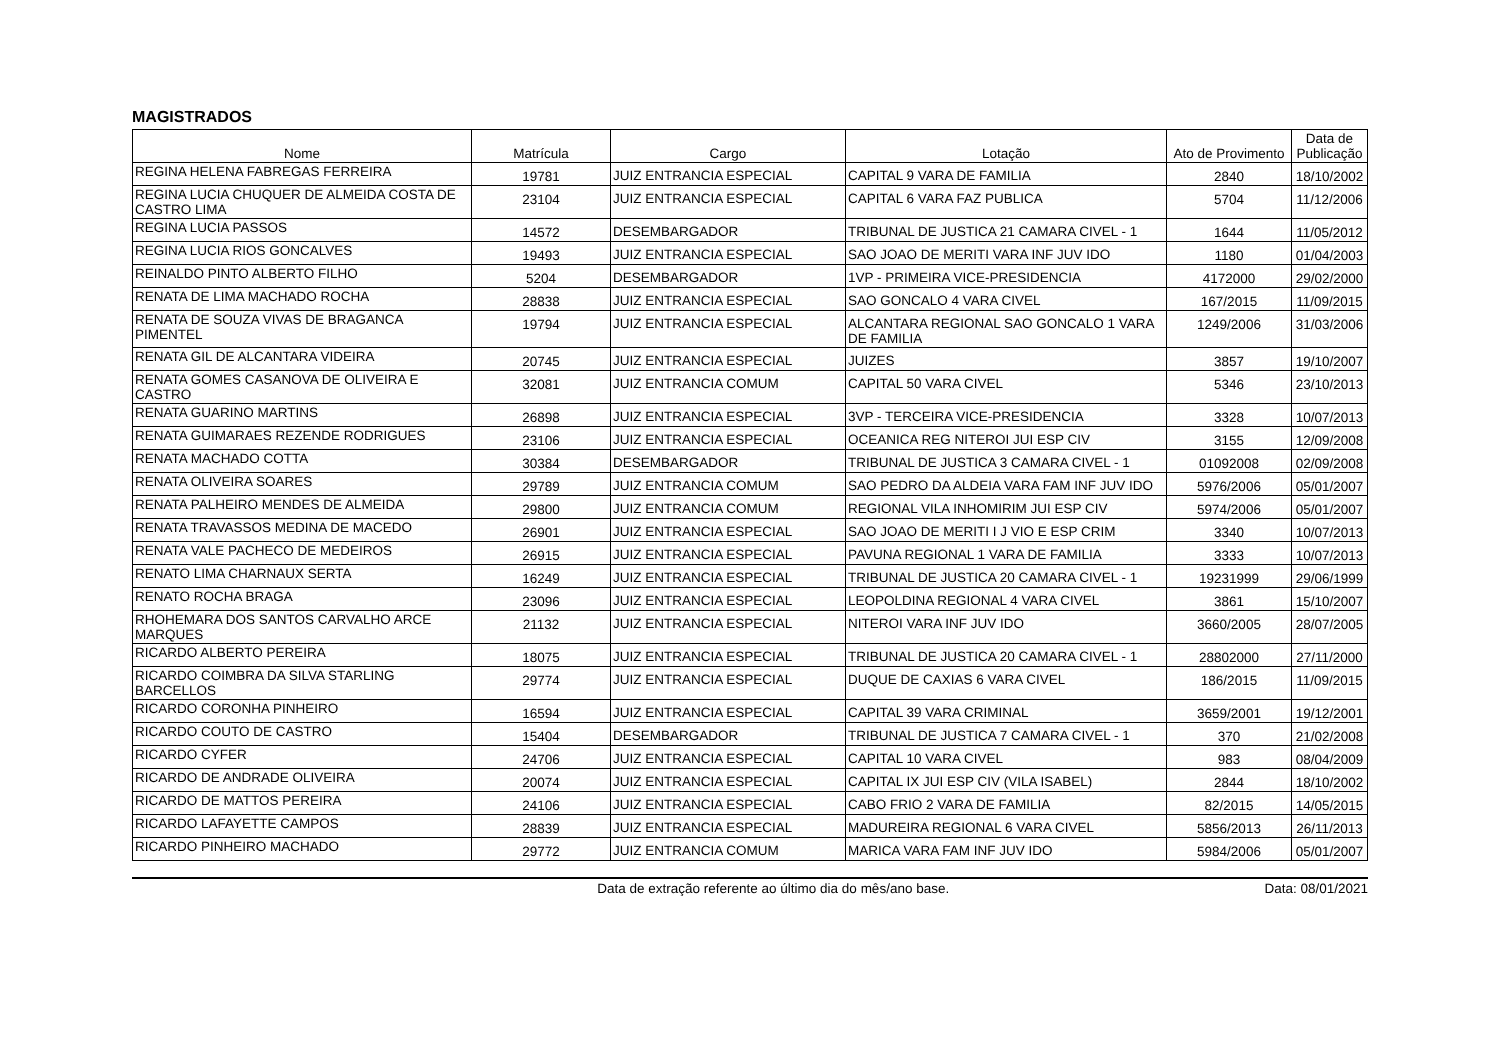MAGISTRADOS
| Nome | Matrícula | Cargo | Lotação | Ato de Provimento | Data de Publicação |
| --- | --- | --- | --- | --- | --- |
| REGINA HELENA FABREGAS FERREIRA | 19781 | JUIZ ENTRANCIA ESPECIAL | CAPITAL 9 VARA DE FAMILIA | 2840 | 18/10/2002 |
| REGINA LUCIA CHUQUER DE ALMEIDA COSTA DE CASTRO LIMA | 23104 | JUIZ ENTRANCIA ESPECIAL | CAPITAL 6 VARA FAZ PUBLICA | 5704 | 11/12/2006 |
| REGINA LUCIA PASSOS | 14572 | DESEMBARGADOR | TRIBUNAL DE JUSTICA 21 CAMARA CIVEL - 1 | 1644 | 11/05/2012 |
| REGINA LUCIA RIOS GONCALVES | 19493 | JUIZ ENTRANCIA ESPECIAL | SAO JOAO DE MERITI VARA INF JUV IDO | 1180 | 01/04/2003 |
| REINALDO PINTO ALBERTO FILHO | 5204 | DESEMBARGADOR | 1VP - PRIMEIRA VICE-PRESIDENCIA | 4172000 | 29/02/2000 |
| RENATA DE LIMA MACHADO ROCHA | 28838 | JUIZ ENTRANCIA ESPECIAL | SAO GONCALO 4 VARA CIVEL | 167/2015 | 11/09/2015 |
| RENATA DE SOUZA VIVAS DE BRAGANCA PIMENTEL | 19794 | JUIZ ENTRANCIA ESPECIAL | ALCANTARA REGIONAL SAO GONCALO 1 VARA DE FAMILIA | 1249/2006 | 31/03/2006 |
| RENATA GIL DE ALCANTARA VIDEIRA | 20745 | JUIZ ENTRANCIA ESPECIAL | JUIZES | 3857 | 19/10/2007 |
| RENATA GOMES CASANOVA DE OLIVEIRA E CASTRO | 32081 | JUIZ ENTRANCIA COMUM | CAPITAL 50 VARA CIVEL | 5346 | 23/10/2013 |
| RENATA GUARINO MARTINS | 26898 | JUIZ ENTRANCIA ESPECIAL | 3VP - TERCEIRA VICE-PRESIDENCIA | 3328 | 10/07/2013 |
| RENATA GUIMARAES REZENDE RODRIGUES | 23106 | JUIZ ENTRANCIA ESPECIAL | OCEANICA REG NITEROI JUI ESP CIV | 3155 | 12/09/2008 |
| RENATA MACHADO COTTA | 30384 | DESEMBARGADOR | TRIBUNAL DE JUSTICA 3 CAMARA CIVEL - 1 | 01092008 | 02/09/2008 |
| RENATA OLIVEIRA SOARES | 29789 | JUIZ ENTRANCIA COMUM | SAO PEDRO DA ALDEIA VARA FAM INF JUV IDO | 5976/2006 | 05/01/2007 |
| RENATA PALHEIRO MENDES DE ALMEIDA | 29800 | JUIZ ENTRANCIA COMUM | REGIONAL VILA INHOMIRIM JUI ESP CIV | 5974/2006 | 05/01/2007 |
| RENATA TRAVASSOS MEDINA DE MACEDO | 26901 | JUIZ ENTRANCIA ESPECIAL | SAO JOAO DE MERITI I J VIO E ESP CRIM | 3340 | 10/07/2013 |
| RENATA VALE PACHECO DE MEDEIROS | 26915 | JUIZ ENTRANCIA ESPECIAL | PAVUNA REGIONAL 1 VARA DE FAMILIA | 3333 | 10/07/2013 |
| RENATO LIMA CHARNAUX SERTA | 16249 | JUIZ ENTRANCIA ESPECIAL | TRIBUNAL DE JUSTICA 20 CAMARA CIVEL - 1 | 19231999 | 29/06/1999 |
| RENATO ROCHA BRAGA | 23096 | JUIZ ENTRANCIA ESPECIAL | LEOPOLDINA REGIONAL 4 VARA CIVEL | 3861 | 15/10/2007 |
| RHOHEMARA DOS SANTOS CARVALHO ARCE MARQUES | 21132 | JUIZ ENTRANCIA ESPECIAL | NITEROI VARA INF JUV IDO | 3660/2005 | 28/07/2005 |
| RICARDO ALBERTO PEREIRA | 18075 | JUIZ ENTRANCIA ESPECIAL | TRIBUNAL DE JUSTICA 20 CAMARA CIVEL - 1 | 28802000 | 27/11/2000 |
| RICARDO COIMBRA DA SILVA STARLING BARCELLOS | 29774 | JUIZ ENTRANCIA ESPECIAL | DUQUE DE CAXIAS 6 VARA CIVEL | 186/2015 | 11/09/2015 |
| RICARDO CORONHA PINHEIRO | 16594 | JUIZ ENTRANCIA ESPECIAL | CAPITAL 39 VARA CRIMINAL | 3659/2001 | 19/12/2001 |
| RICARDO COUTO DE CASTRO | 15404 | DESEMBARGADOR | TRIBUNAL DE JUSTICA 7 CAMARA CIVEL - 1 | 370 | 21/02/2008 |
| RICARDO CYFER | 24706 | JUIZ ENTRANCIA ESPECIAL | CAPITAL 10 VARA CIVEL | 983 | 08/04/2009 |
| RICARDO DE ANDRADE OLIVEIRA | 20074 | JUIZ ENTRANCIA ESPECIAL | CAPITAL IX JUI ESP CIV (VILA ISABEL) | 2844 | 18/10/2002 |
| RICARDO DE MATTOS PEREIRA | 24106 | JUIZ ENTRANCIA ESPECIAL | CABO FRIO 2 VARA DE FAMILIA | 82/2015 | 14/05/2015 |
| RICARDO LAFAYETTE CAMPOS | 28839 | JUIZ ENTRANCIA ESPECIAL | MADUREIRA REGIONAL 6 VARA CIVEL | 5856/2013 | 26/11/2013 |
| RICARDO PINHEIRO MACHADO | 29772 | JUIZ ENTRANCIA COMUM | MARICA VARA FAM INF JUV IDO | 5984/2006 | 05/01/2007 |
Data de extração referente ao último dia do mês/ano base.
Data: 08/01/2021